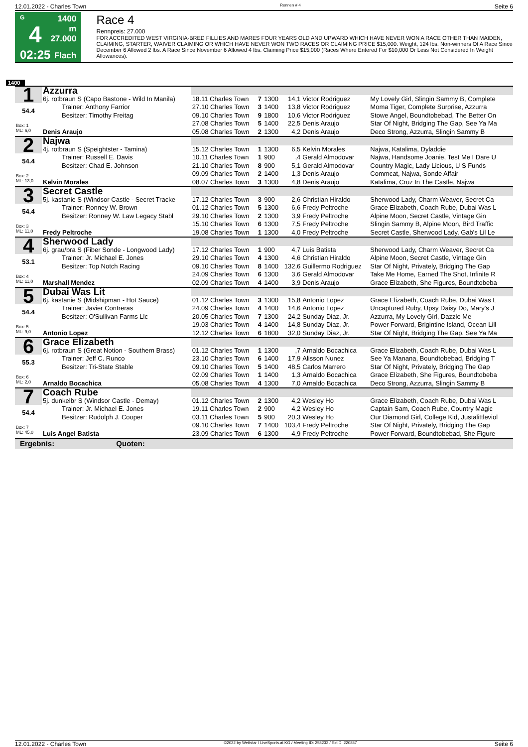12.01.2022 - Charles Town Rennen # 4 Seite 6
G
4
02:25
1400 m
27.000
Flach
Race 4
Rennpreis: 27.000
FOR ACCREDITED WEST VIRGINIA-BRED FILLIES AND MARES FOUR YEARS OLD AND UPWARD WHICH HAVE NEVER WON A RACE OTHER THAN MAIDEN, CLAIMING, STARTER, WAIVER CLAIMING OR WHICH HAVE NEVER WON TWO RACES OR CLAIMING PRICE $15,000. Weight, 124 lbs. Non-winners Of A Race Since December 6 Allowed 2 lbs. A Race Since November 6 Allowed 4 lbs. Claiming Price $15,000 (Races Where Entered For $10,000 Or Less Not Considered In Weight Allowances).
1400
| 1 | Azzurra | | | | | | |
| | 6j. rotbraun S (Capo Bastone - Wild In Manila) | 18.11 Charles Town | 7 | 1300 | 14,1 | Victor Rodriguez | My Lovely Girl, Slingin Sammy B, Complete |
| 54.4 | Trainer: Anthony Farrior | 27.10 Charles Town | 3 | 1400 | 13,8 | Victor Rodriguez | Moma Tiger, Complete Surprise, Azzurra |
| | Besitzer: Timothy Freitag | 09.10 Charles Town | 9 | 1800 | 10,6 | Victor Rodriguez | Stowe Angel, Boundtobebad, The Better On |
| Box: 1 ML: 6,0 | | 27.08 Charles Town | 5 | 1400 | 22,5 | Denis Araujo | Star Of Night, Bridging The Gap, See Ya Ma |
| | Denis Araujo | 05.08 Charles Town | 2 | 1300 | 4,2 | Denis Araujo | Deco Strong, Azzurra, Slingin Sammy B |
| 2 | Najwa | | | | | | |
| | 4j. rotbraun S (Speightster - Tamina) | 15.12 Charles Town | 1 | 1300 | 6,5 | Kelvin Morales | Najwa, Katalima, Dyladdie |
| 54.4 | Trainer: Russell E. Davis | 10.11 Charles Town | 1 | 900 | ,4 | Gerald Almodovar | Najwa, Handsome Joanie, Test Me I Dare U |
| | Besitzer: Chad E. Johnson | 21.10 Charles Town | 8 | 900 | 5,1 | Gerald Almodovar | Country Magic, Lady Licious, U S Funds |
| Box: 2 ML: 13,0 | | 09.09 Charles Town | 2 | 1400 | 1,3 | Denis Araujo | Commcat, Najwa, Sonde Affair |
| | Kelvin Morales | 08.07 Charles Town | 3 | 1300 | 4,8 | Denis Araujo | Katalima, Cruz In The Castle, Najwa |
| 3 | Secret Castle | | | | | | |
| | 5j. kastanie S (Windsor Castle - Secret Tracke | 17.12 Charles Town | 3 | 900 | 2,6 | Christian Hiraldo | Sherwood Lady, Charm Weaver, Secret Ca |
| 54.4 | Trainer: Ronney W. Brown | 01.12 Charles Town | 5 | 1300 | 6,6 | Fredy Peltroche | Grace Elizabeth, Coach Rube, Dubai Was L |
| | Besitzer: Ronney W. Law Legacy Stabl | 29.10 Charles Town | 2 | 1300 | 3,9 | Fredy Peltroche | Alpine Moon, Secret Castle, Vintage Gin |
| Box: 3 ML: 11,0 | | 15.10 Charles Town | 6 | 1300 | 7,5 | Fredy Peltroche | Slingin Sammy B, Alpine Moon, Bird Traffic |
| | Fredy Peltroche | 19.08 Charles Town | 1 | 1300 | 4,0 | Fredy Peltroche | Secret Castle, Sherwood Lady, Gab's Lil Le |
| 4 | Sherwood Lady | | | | | | |
| | 6j. grau/bra S (Fiber Sonde - Longwood Lady) | 17.12 Charles Town | 1 | 900 | 4,7 | Luis Batista | Sherwood Lady, Charm Weaver, Secret Ca |
| 53.1 | Trainer: Jr. Michael E. Jones | 29.10 Charles Town | 4 | 1300 | 4,6 | Christian Hiraldo | Alpine Moon, Secret Castle, Vintage Gin |
| | Besitzer: Top Notch Racing | 09.10 Charles Town | 8 | 1400 | 132,6 | Guillermo Rodriguez | Star Of Night, Privately, Bridging The Gap |
| Box: 4 ML: 11,0 | | 24.09 Charles Town | 6 | 1300 | 3,6 | Gerald Almodovar | Take Me Home, Earned The Shot, Infinite R |
| | Marshall Mendez | 02.09 Charles Town | 4 | 1400 | 3,9 | Denis Araujo | Grace Elizabeth, She Figures, Boundtobeba |
| 5 | Dubai Was Lit | | | | | | |
| | 6j. kastanie S (Midshipman - Hot Sauce) | 01.12 Charles Town | 3 | 1300 | 15,8 | Antonio Lopez | Grace Elizabeth, Coach Rube, Dubai Was L |
| 54.4 | Trainer: Javier Contreras | 24.09 Charles Town | 4 | 1400 | 14,6 | Antonio Lopez | Uncaptured Ruby, Upsy Daisy Do, Mary's J |
| | Besitzer: O'Sullivan Farms Llc | 20.05 Charles Town | 7 | 1300 | 24,2 | Sunday Diaz, Jr. | Azzurra, My Lovely Girl, Dazzle Me |
| Box: 5 ML: 9,0 | | 19.03 Charles Town | 4 | 1400 | 14,8 | Sunday Diaz, Jr. | Power Forward, Brigintine Island, Ocean Lill |
| | Antonio Lopez | 12.12 Charles Town | 6 | 1800 | 32,0 | Sunday Diaz, Jr. | Star Of Night, Bridging The Gap, See Ya Ma |
| 6 | Grace Elizabeth | | | | | | |
| | 6j. rotbraun S (Great Notion - Southern Brass) | 01.12 Charles Town | 1 | 1300 | ,7 | Arnaldo Bocachica | Grace Elizabeth, Coach Rube, Dubai Was L |
| 55.3 | Trainer: Jeff C. Runco | 23.10 Charles Town | 6 | 1400 | 17,9 | Alisson Nunez | See Ya Manana, Boundtobebad, Bridging T |
| | Besitzer: Tri-State Stable | 09.10 Charles Town | 5 | 1400 | 48,5 | Carlos Marrero | Star Of Night, Privately, Bridging The Gap |
| Box: 6 ML: 2,0 | | 02.09 Charles Town | 1 | 1400 | 1,3 | Arnaldo Bocachica | Grace Elizabeth, She Figures, Boundtobeba |
| | Arnaldo Bocachica | 05.08 Charles Town | 4 | 1300 | 7,0 | Arnaldo Bocachica | Deco Strong, Azzurra, Slingin Sammy B |
| 7 | Coach Rube | | | | | | |
| | 5j. dunkelbr S (Windsor Castle - Demay) | 01.12 Charles Town | 2 | 1300 | 4,2 | Wesley Ho | Grace Elizabeth, Coach Rube, Dubai Was L |
| 54.4 | Trainer: Jr. Michael E. Jones | 19.11 Charles Town | 2 | 900 | 4,2 | Wesley Ho | Captain Sam, Coach Rube, Country Magic |
| | Besitzer: Rudolph J. Cooper | 03.11 Charles Town | 5 | 900 | 20,3 | Wesley Ho | Our Diamond Girl, College Kid, Justalittleviol |
| Box: 7 ML: 45,0 | | 09.10 Charles Town | 7 | 1400 | 103,4 | Fredy Peltroche | Star Of Night, Privately, Bridging The Gap |
| | Luis Angel Batista | 23.09 Charles Town | 6 | 1300 | 4,9 | Fredy Peltroche | Power Forward, Boundtobebad, She Figure |
| Ergebnis: Quoten: | | | | | | | |
12.01.2022 - Charles Town ©2022 by Wettstar / LiveSports.at KG / Meeting ID: 258233 / ExtID: 220857 Seite 6